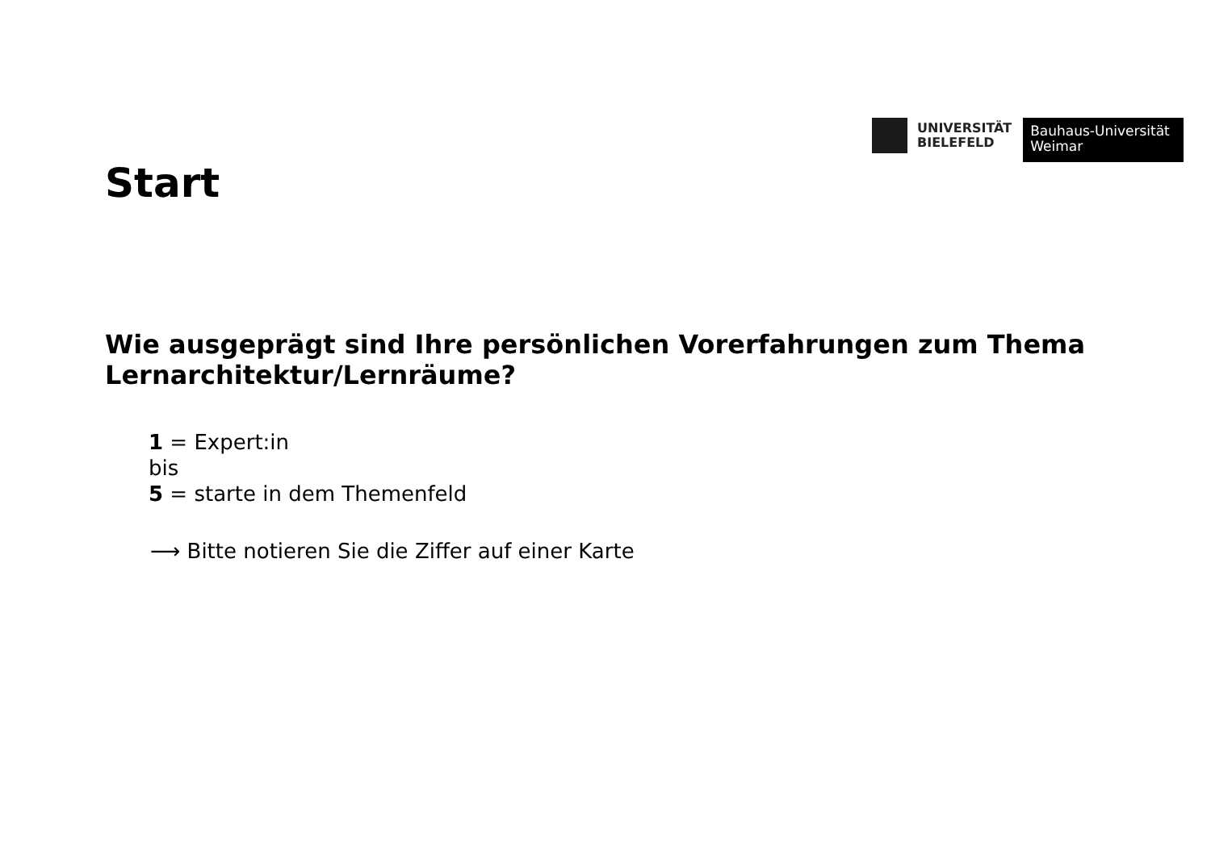UNIVERSITÄT
BIELEFELD
Bauhaus-Universität
Weimar
Start
Wie ausgeprägt sind Ihre persönlichen Vorerfahrungen zum Thema Lernarchitektur/Lernräume?
1 = Expert:in
bis
5 = starte in dem Themenfeld
⟶ Bitte notieren Sie die Ziffer auf einer Karte